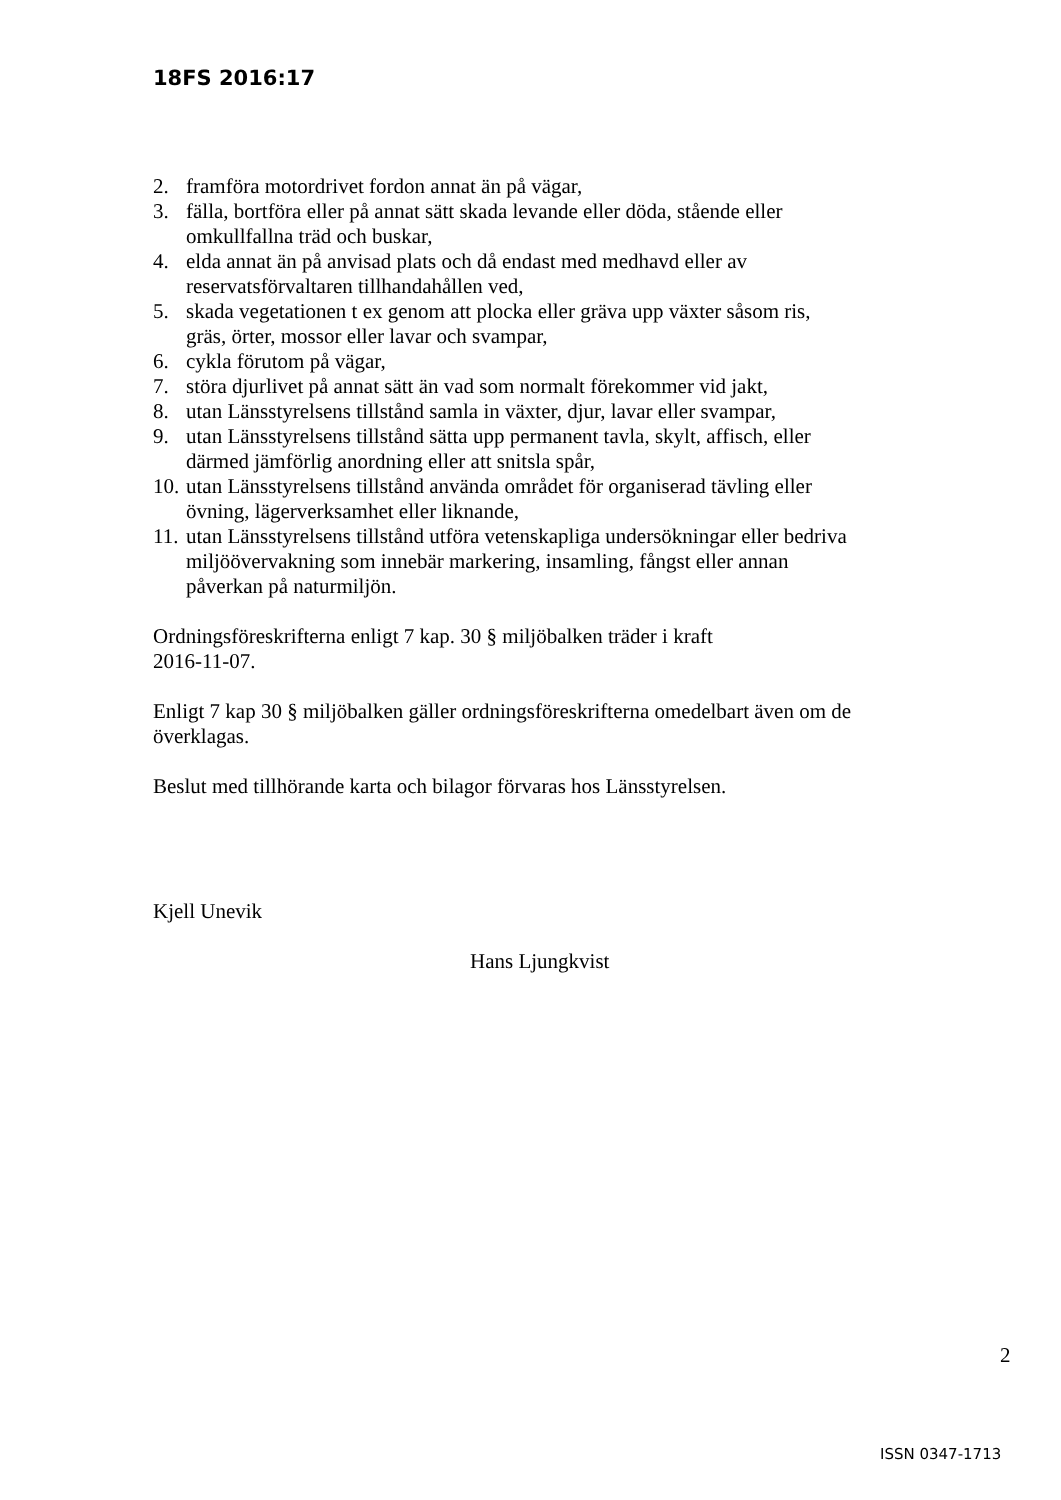18FS 2016:17
2. framföra motordrivet fordon annat än på vägar,
3. fälla, bortföra eller på annat sätt skada levande eller döda, stående eller omkullfallna träd och buskar,
4. elda annat än på anvisad plats och då endast med medhavd eller av reservatsförvaltaren tillhandahållen ved,
5. skada vegetationen t ex genom att plocka eller gräva upp växter såsom ris, gräs, örter, mossor eller lavar och svampar,
6. cykla förutom på vägar,
7. störa djurlivet på annat sätt än vad som normalt förekommer vid jakt,
8. utan Länsstyrelsens tillstånd samla in växter, djur, lavar eller svampar,
9. utan Länsstyrelsens tillstånd sätta upp permanent tavla, skylt, affisch, eller därmed jämförlig anordning eller att snitsla spår,
10. utan Länsstyrelsens tillstånd använda området för organiserad tävling eller övning, lägerverksamhet eller liknande,
11. utan Länsstyrelsens tillstånd utföra vetenskapliga undersökningar eller bedriva miljöövervakning som innebär markering, insamling, fångst eller annan påverkan på naturmiljön.
Ordningsföreskrifterna enligt 7 kap. 30 § miljöbalken träder i kraft
2016-11-07.
Enligt 7 kap 30 § miljöbalken gäller ordningsföreskrifterna omedelbart även om de överklagas.
Beslut med tillhörande karta och bilagor förvaras hos Länsstyrelsen.
Kjell Unevik
Hans Ljungkvist
2
ISSN 0347-1713